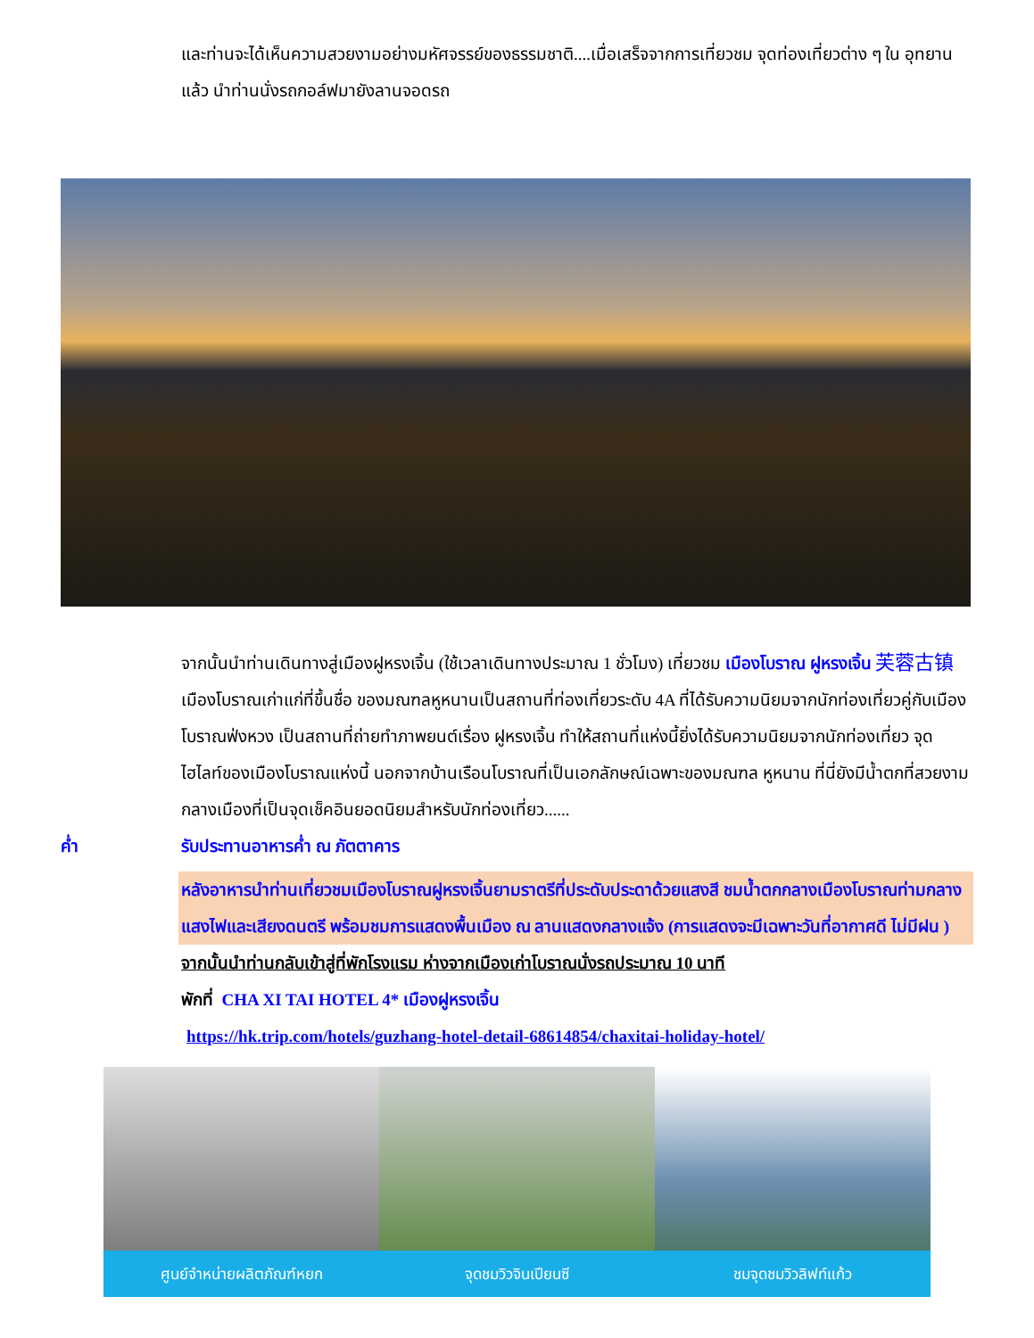และท่านจะได้เห็นความสวยงามอย่างมหัศจรรย์ของธรรมชาติ....เมื่อเสร็จจากการเที่ยวชม จุดท่องเที่ยวต่าง ๆ ใน อุทยานแล้ว นำท่านนั่งรถกอล์ฟมายังลานจอดรถ
จากนั้นนำท่านเดินทางสู่เมืองฝูหรงเจิ้น (ใช้เวลาเดินทางประมาณ 1 ชั่วโมง) เที่ยวชม เมืองโบราณ ฝูหรงเจิ้น 芙蓉古镇 เมืองโบราณเก่าแก่ที่ขึ้นชื่อ ของมณฑลหูหนานเป็นสถานที่ท่องเที่ยวระดับ 4A ที่ได้รับความนิยมจากนักท่องเที่ยวคู่กับเมืองโบราณฟ่งหวง เป็นสถานที่ถ่ายทำภาพยนต์เรื่อง ฝูหรงเจิ้น ทำให้สถานที่แห่งนี้ยิ่งได้รับความนิยมจากนักท่องเที่ยว จุดไฮไลท์ของเมืองโบราณแห่งนี้ นอกจากบ้านเรือนโบราณที่เป็นเอกลักษณ์เฉพาะของมณฑล หูหนาน ที่นี่ยังมีน้ำตกที่สวยงามกลางเมืองที่เป็นจุดเช็คอินยอดนิยมสำหรับนักท่องเที่ยว......
ค่ำ รับประทานอาหารค่ำ ณ ภัตตาคาร
หลังอาหารนำท่านเที่ยวชมเมืองโบราณฝูหรงเจิ้นยามราตรีที่ประดับประดาด้วยแสงสี ชมน้ำตกกลางเมืองโบราณท่ามกลางแสงไฟและเสียงดนตรี พร้อมชมการแสดงพื้นเมือง ณ ลานแสดงกลางแจ้ง (การแสดงจะมีเฉพาะวันที่อากาศดี ไม่มีฝน )
จากนั้นนำท่านกลับเข้าสู่ที่พักโรงแรม ห่างจากเมืองเก่าโบราณนั่งรถประมาณ 10 นาที
พักที่ CHA XI TAI HOTEL 4* เมืองฝูหรงเจิ้น
https://hk.trip.com/hotels/guzhang-hotel-detail-68614854/chaxitai-holiday-hotel/
ศูนย์จำหน่ายผลิตภัณฑ์หยก จุดชมวิวจินเปียนซี ชมจุดชมวิวลิฟท์แก้ว